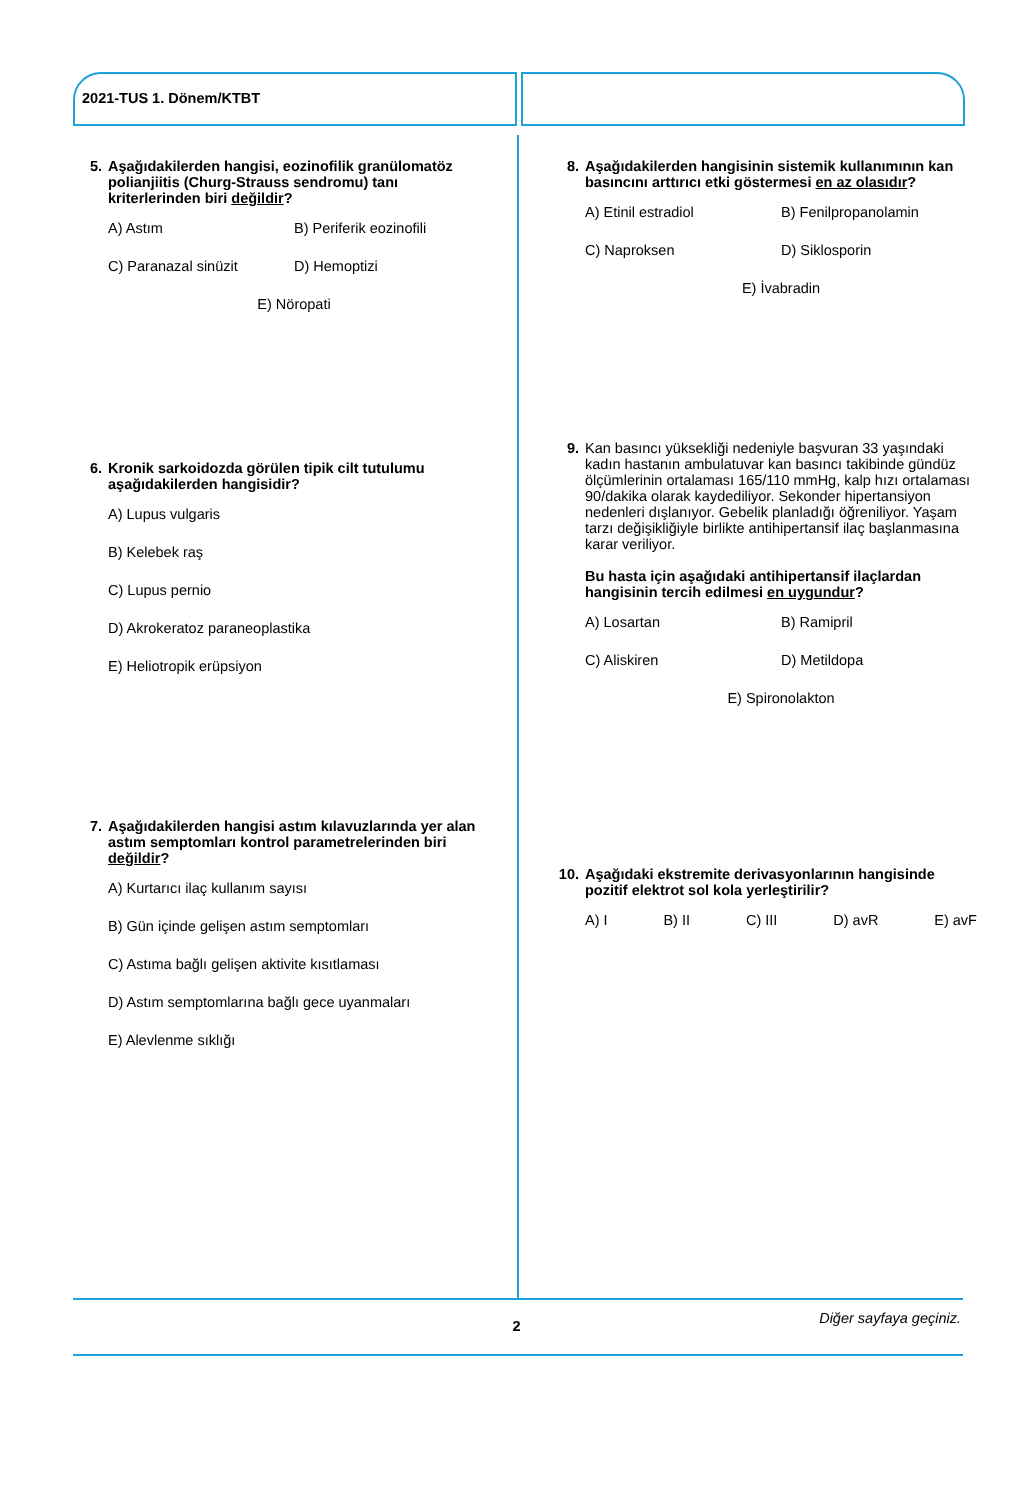2021-TUS 1. Dönem/KTBT
5. Aşağıdakilerden hangisi, eozinofilik granülomatöz polianjiitis (Churg-Strauss sendromu) tanı kriterlerinden biri değildir?
A) Astım B) Periferik eozinofili C) Paranazal sinüzit D) Hemoptizi E) Nöropati
6. Kronik sarkoidozda görülen tipik cilt tutulumu aşağıdakilerden hangisidir?
A) Lupus vulgaris
B) Kelebek raş
C) Lupus pernio
D) Akrokeratoz paraneoplastika
E) Heliotropik erüpsiyon
7. Aşağıdakilerden hangisi astım kılavuzlarında yer alan astım semptomları kontrol parametrelerinden biri değildir?
A) Kurtarıcı ilaç kullanım sayısı
B) Gün içinde gelişen astım semptomları
C) Astıma bağlı gelişen aktivite kısıtlaması
D) Astım semptomlarına bağlı gece uyanmaları
E) Alevlenme sıklığı
8. Aşağıdakilerden hangisinin sistemik kullanımının kan basıncını arttırıcı etki göstermesi en az olasıdır?
A) Etinil estradiol B) Fenilpropanolamin C) Naproksen D) Siklosporin E) İvabradin
9. Kan basıncı yüksekliği nedeniyle başvuran 33 yaşındaki kadın hastanın ambulatuvar kan basıncı takibinde gündüz ölçümlerinin ortalaması 165/110 mmHg, kalp hızı ortalaması 90/dakika olarak kaydediliyor. Sekonder hipertansiyon nedenleri dışlanıyor. Gebelik planladığı öğreniliyor. Yaşam tarzı değişikliğiyle birlikte antihipertansif ilaç başlanmasına karar veriliyor.
Bu hasta için aşağıdaki antihipertansif ilaçlardan hangisinin tercih edilmesi en uygundur?
A) Losartan B) Ramipril C) Aliskiren D) Metildopa E) Spironolakton
10. Aşağıdaki ekstremite derivasyonlarının hangisinde pozitif elektrot sol kola yerleştirilir?
A) I B) II C) III D) avR E) avF
Diğer sayfaya geçiniz. 2